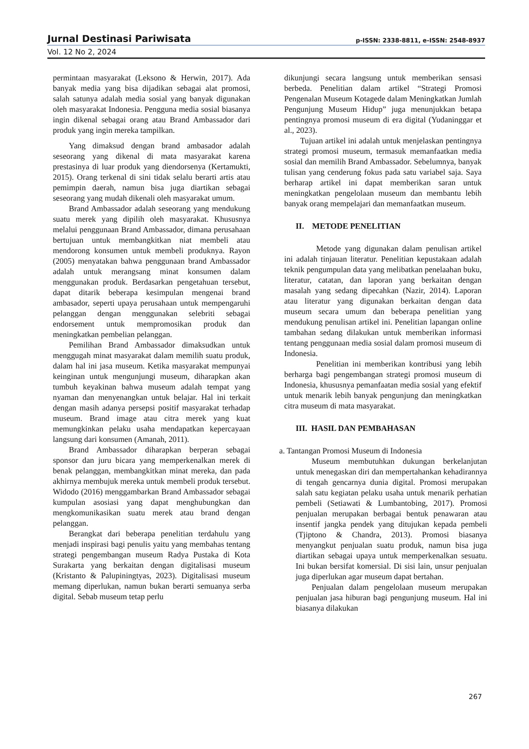Jurnal Destinasi Pariwisata p-ISSN: 2338-8811, e-ISSN: 2548-8937
Vol. 12 No 2, 2024
permintaan masyarakat (Leksono & Herwin, 2017). Ada banyak media yang bisa dijadikan sebagai alat promosi, salah satunya adalah media sosial yang banyak digunakan oleh masyarakat Indonesia. Pengguna media sosial biasanya ingin dikenal sebagai orang atau Brand Ambassador dari produk yang ingin mereka tampilkan.
Yang dimaksud dengan brand ambasador adalah seseorang yang dikenal di mata masyarakat karena prestasinya di luar produk yang diendorsenya (Kertamukti, 2015). Orang terkenal di sini tidak selalu berarti artis atau pemimpin daerah, namun bisa juga diartikan sebagai seseorang yang mudah dikenali oleh masyarakat umum.
Brand Ambassador adalah seseorang yang mendukung suatu merek yang dipilih oleh masyarakat. Khususnya melalui penggunaan Brand Ambassador, dimana perusahaan bertujuan untuk membangkitkan niat membeli atau mendorong konsumen untuk membeli produknya. Rayon (2005) menyatakan bahwa penggunaan brand Ambassador adalah untuk merangsang minat konsumen dalam menggunakan produk. Berdasarkan pengetahuan tersebut, dapat ditarik beberapa kesimpulan mengenai brand ambasador, seperti upaya perusahaan untuk mempengaruhi pelanggan dengan menggunakan selebriti sebagai endorsement untuk mempromosikan produk dan meningkatkan pembelian pelanggan.
Pemilihan Brand Ambassador dimaksudkan untuk menggugah minat masyarakat dalam memilih suatu produk, dalam hal ini jasa museum. Ketika masyarakat mempunyai keinginan untuk mengunjungi museum, diharapkan akan tumbuh keyakinan bahwa museum adalah tempat yang nyaman dan menyenangkan untuk belajar. Hal ini terkait dengan masih adanya persepsi positif masyarakat terhadap museum. Brand image atau citra merek yang kuat memungkinkan pelaku usaha mendapatkan kepercayaan langsung dari konsumen (Amanah, 2011).
Brand Ambassador diharapkan berperan sebagai sponsor dan juru bicara yang memperkenalkan merek di benak pelanggan, membangkitkan minat mereka, dan pada akhirnya membujuk mereka untuk membeli produk tersebut. Widodo (2016) menggambarkan Brand Ambassador sebagai kumpulan asosiasi yang dapat menghubungkan dan mengkomunikasikan suatu merek atau brand dengan pelanggan.
Berangkat dari beberapa penelitian terdahulu yang menjadi inspirasi bagi penulis yaitu yang membahas tentang strategi pengembangan museum Radya Pustaka di Kota Surakarta yang berkaitan dengan digitalisasi museum (Kristanto & Palupiningtyas, 2023). Digitalisasi museum memang diperlukan, namun bukan berarti semuanya serba digital. Sebab museum tetap perlu
dikunjungi secara langsung untuk memberikan sensasi berbeda. Penelitian dalam artikel “Strategi Promosi Pengenalan Museum Kotagede dalam Meningkatkan Jumlah Pengunjung Museum Hidup” juga menunjukkan betapa pentingnya promosi museum di era digital (Yudaninggar et al., 2023).
Tujuan artikel ini adalah untuk menjelaskan pentingnya strategi promosi museum, termasuk memanfaatkan media sosial dan memilih Brand Ambassador. Sebelumnya, banyak tulisan yang cenderung fokus pada satu variabel saja. Saya berharap artikel ini dapat memberikan saran untuk meningkatkan pengelolaan museum dan membantu lebih banyak orang mempelajari dan memanfaatkan museum.
II. METODE PENELITIAN
Metode yang digunakan dalam penulisan artikel ini adalah tinjauan literatur. Penelitian kepustakaan adalah teknik pengumpulan data yang melibatkan penelaahan buku, literatur, catatan, dan laporan yang berkaitan dengan masalah yang sedang dipecahkan (Nazir, 2014). Laporan atau literatur yang digunakan berkaitan dengan data museum secara umum dan beberapa penelitian yang mendukung penulisan artikel ini. Penelitian lapangan online tambahan sedang dilakukan untuk memberikan informasi tentang penggunaan media sosial dalam promosi museum di Indonesia.
Penelitian ini memberikan kontribusi yang lebih berharga bagi pengembangan strategi promosi museum di Indonesia, khususnya pemanfaatan media sosial yang efektif untuk menarik lebih banyak pengunjung dan meningkatkan citra museum di mata masyarakat.
III. HASIL DAN PEMBAHASAN
a. Tantangan Promosi Museum di Indonesia
Museum membutuhkan dukungan berkelanjutan untuk menegaskan diri dan mempertahankan kehadirannya di tengah gencarnya dunia digital. Promosi merupakan salah satu kegiatan pelaku usaha untuk menarik perhatian pembeli (Setiawati & Lumbantobing, 2017). Promosi penjualan merupakan berbagai bentuk penawaran atau insentif jangka pendek yang ditujukan kepada pembeli (Tjiptono & Chandra, 2013). Promosi biasanya menyangkut penjualan suatu produk, namun bisa juga diartikan sebagai upaya untuk memperkenalkan sesuatu. Ini bukan bersifat komersial. Di sisi lain, unsur penjualan juga diperlukan agar museum dapat bertahan.
Penjualan dalam pengelolaan museum merupakan penjualan jasa hiburan bagi pengunjung museum. Hal ini biasanya dilakukan
267